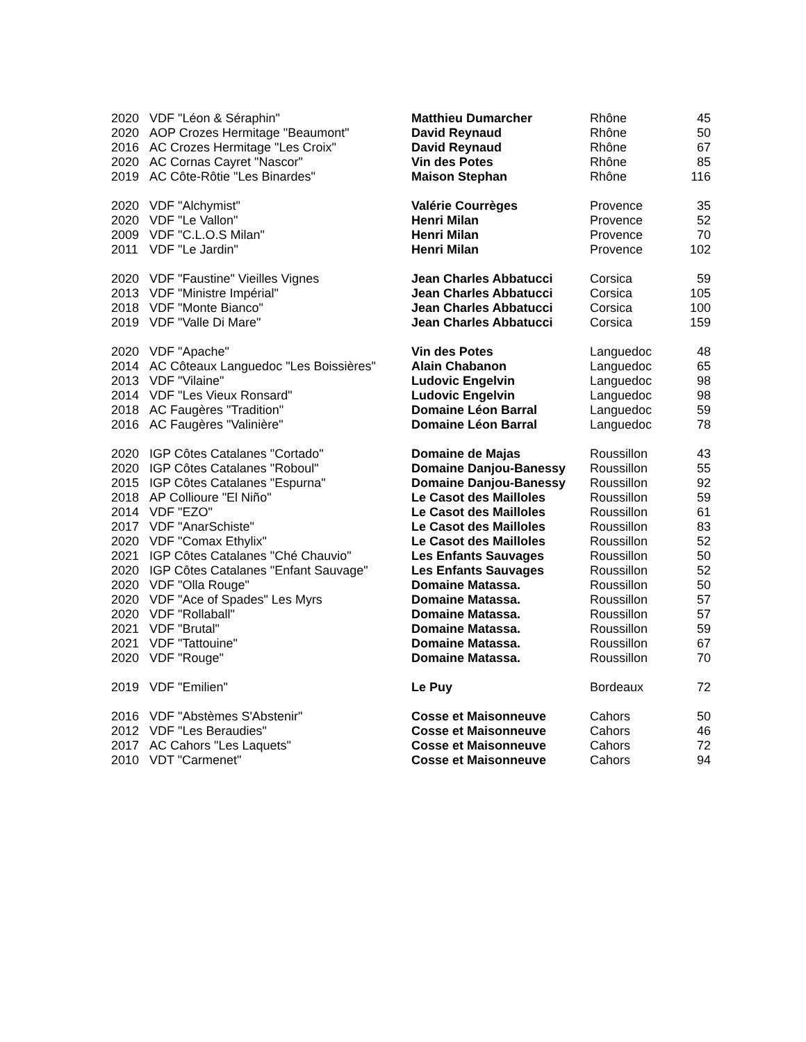| 2020 | VDF "Léon & Séraphin" | Matthieu Dumarcher | Rhône | 45 |
| 2020 | AOP Crozes Hermitage "Beaumont" | David Reynaud | Rhône | 50 |
| 2016 | AC Crozes Hermitage "Les Croix" | David Reynaud | Rhône | 67 |
| 2020 | AC Cornas Cayret "Nascor" | Vin des Potes | Rhône | 85 |
| 2019 | AC Côte-Rôtie "Les Binardes" | Maison Stephan | Rhône | 116 |
| 2020 | VDF "Alchymist" | Valérie Courrèges | Provence | 35 |
| 2020 | VDF "Le Vallon" | Henri Milan | Provence | 52 |
| 2009 | VDF "C.L.O.S Milan" | Henri Milan | Provence | 70 |
| 2011 | VDF "Le Jardin" | Henri Milan | Provence | 102 |
| 2020 | VDF "Faustine" Vieilles Vignes | Jean Charles Abbatucci | Corsica | 59 |
| 2013 | VDF "Ministre Impérial" | Jean Charles Abbatucci | Corsica | 105 |
| 2018 | VDF "Monte Bianco" | Jean Charles Abbatucci | Corsica | 100 |
| 2019 | VDF "Valle Di Mare" | Jean Charles Abbatucci | Corsica | 159 |
| 2020 | VDF "Apache" | Vin des Potes | Languedoc | 48 |
| 2014 | AC Côteaux Languedoc "Les Boissières" | Alain Chabanon | Languedoc | 65 |
| 2013 | VDF "Vilaine" | Ludovic Engelvin | Languedoc | 98 |
| 2014 | VDF "Les Vieux Ronsard" | Ludovic Engelvin | Languedoc | 98 |
| 2018 | AC Faugères "Tradition" | Domaine Léon Barral | Languedoc | 59 |
| 2016 | AC Faugères "Valinière" | Domaine Léon Barral | Languedoc | 78 |
| 2020 | IGP Côtes Catalanes "Cortado" | Domaine de Majas | Roussillon | 43 |
| 2020 | IGP Côtes Catalanes "Roboul" | Domaine Danjou-Banessy | Roussillon | 55 |
| 2015 | IGP Côtes Catalanes "Espurna" | Domaine Danjou-Banessy | Roussillon | 92 |
| 2018 | AP Collioure "El Niño" | Le Casot des Mailloles | Roussillon | 59 |
| 2014 | VDF "EZO" | Le Casot des Mailloles | Roussillon | 61 |
| 2017 | VDF "AnarSchiste" | Le Casot des Mailloles | Roussillon | 83 |
| 2020 | VDF "Comax Ethylix" | Le Casot des Mailloles | Roussillon | 52 |
| 2021 | IGP Côtes Catalanes "Ché Chauvio" | Les Enfants Sauvages | Roussillon | 50 |
| 2020 | IGP Côtes Catalanes "Enfant Sauvage" | Les Enfants Sauvages | Roussillon | 52 |
| 2020 | VDF "Olla Rouge" | Domaine Matassa. | Roussillon | 50 |
| 2020 | VDF "Ace of Spades" Les Myrs | Domaine Matassa. | Roussillon | 57 |
| 2020 | VDF "Rollaball" | Domaine Matassa. | Roussillon | 57 |
| 2021 | VDF "Brutal" | Domaine Matassa. | Roussillon | 59 |
| 2021 | VDF "Tattouine" | Domaine Matassa. | Roussillon | 67 |
| 2020 | VDF "Rouge" | Domaine Matassa. | Roussillon | 70 |
| 2019 | VDF "Emilien" | Le Puy | Bordeaux | 72 |
| 2016 | VDF "Abstèmes S'Abstenir" | Cosse et Maisonneuve | Cahors | 50 |
| 2012 | VDF "Les Beraudies" | Cosse et Maisonneuve | Cahors | 46 |
| 2017 | AC Cahors "Les Laquets" | Cosse et Maisonneuve | Cahors | 72 |
| 2010 | VDT "Carmenet" | Cosse et Maisonneuve | Cahors | 94 |